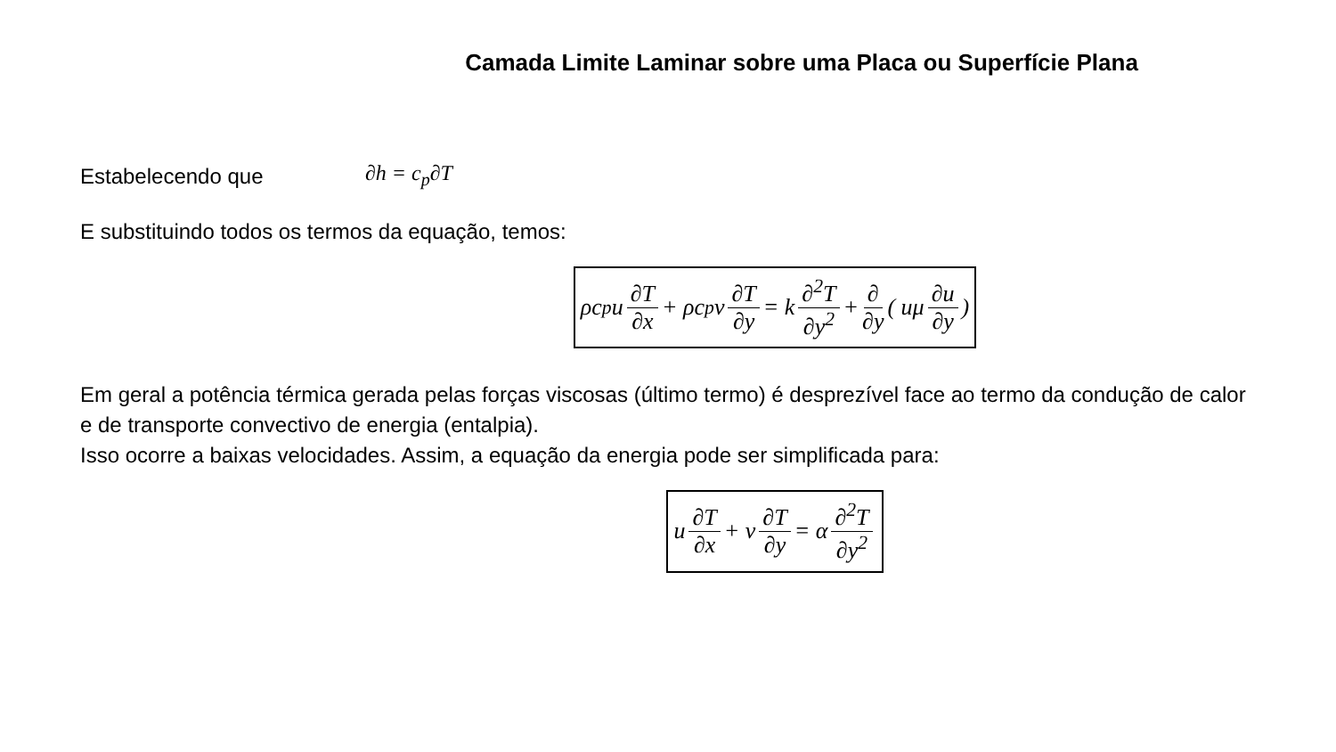Camada Limite Laminar sobre uma Placa ou Superfície Plana
Estabelecendo que
∂h = c<sub>p</sub>∂T
E substituindo todos os termos da equação, temos:
ρc<sub>p</sub>u ∂T ∂x + ρc<sub>p</sub>v ∂T ∂y = k ∂<sup>2</sup>T ∂y<sup>2</sup> + ∂ ∂y ( uμ ∂u ∂y)
Em geral a potência térmica gerada pelas forças viscosas (último termo) é desprezível face ao termo da condução de calor e de transporte convectivo de energia (entalpia).
Isso ocorre a baixas velocidades. Assim, a equação da energia pode ser simplificada para:
u ∂T ∂x + v ∂T ∂y = α ∂<sup>2</sup>T ∂y<sup>2</sup>